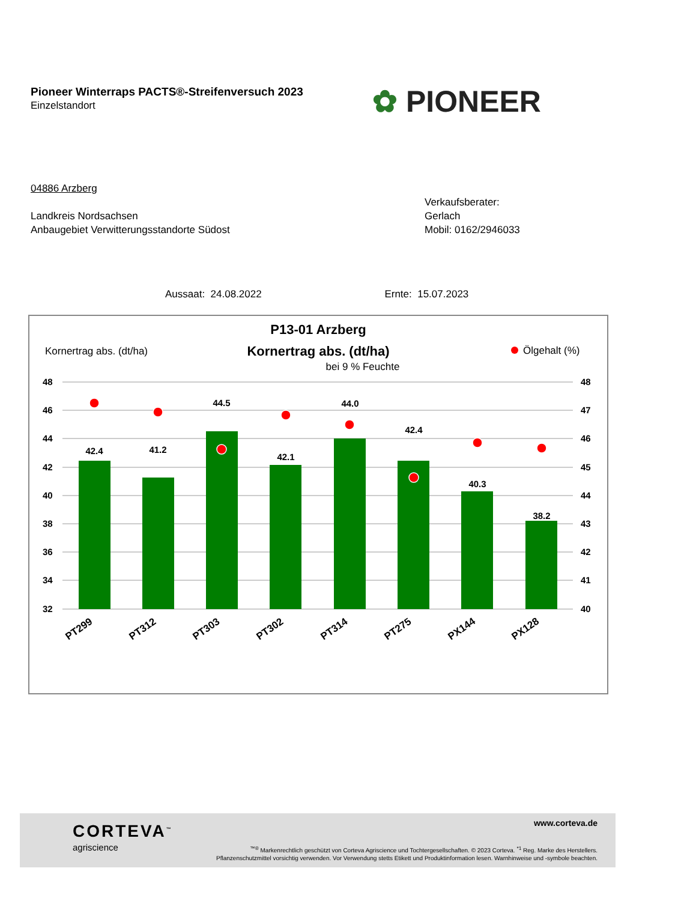Pioneer Winterraps PACTS®-Streifenversuch 2023
Einzelstandort
✿ PIONEER
04886 Arzberg
Landkreis Nordsachsen
Anbaugebiet Verwitterungsstandorte Südost
Verkaufsberater:
Gerlach
Mobil: 0162/2946033
Aussaat: 24.08.2022 Ernte: 15.07.2023
P13-01 Arzberg
Kornertrag abs. (dt/ha)
Kornertrag abs. (dt/ha)
Ölgehalt (%)
bei 9 % Feuchte
48
46
44
42
40
38
36
34
32
48
47
46
45
44
43
42
41
40
42.4
41.2
44.5
42.1
44.0
42.4
40.3
38.2
PT299
PT312
PT303
PT302
PT314
PT275
PX144
PX128
CORTEVA<sup>™</sup>
agriscience
www.corteva.de
<sup>™®</sup> Markenrechtlich geschützt von Corteva Agriscience und Tochtergesellschaften. © 2023 Corteva. <sup>*1</sup> Reg. Marke des Herstellers.
Pflanzenschutzmittel vorsichtig verwenden. Vor Verwendung stetts Etikett und Produktinformation lesen. Warnhinweise und -symbole beachten.